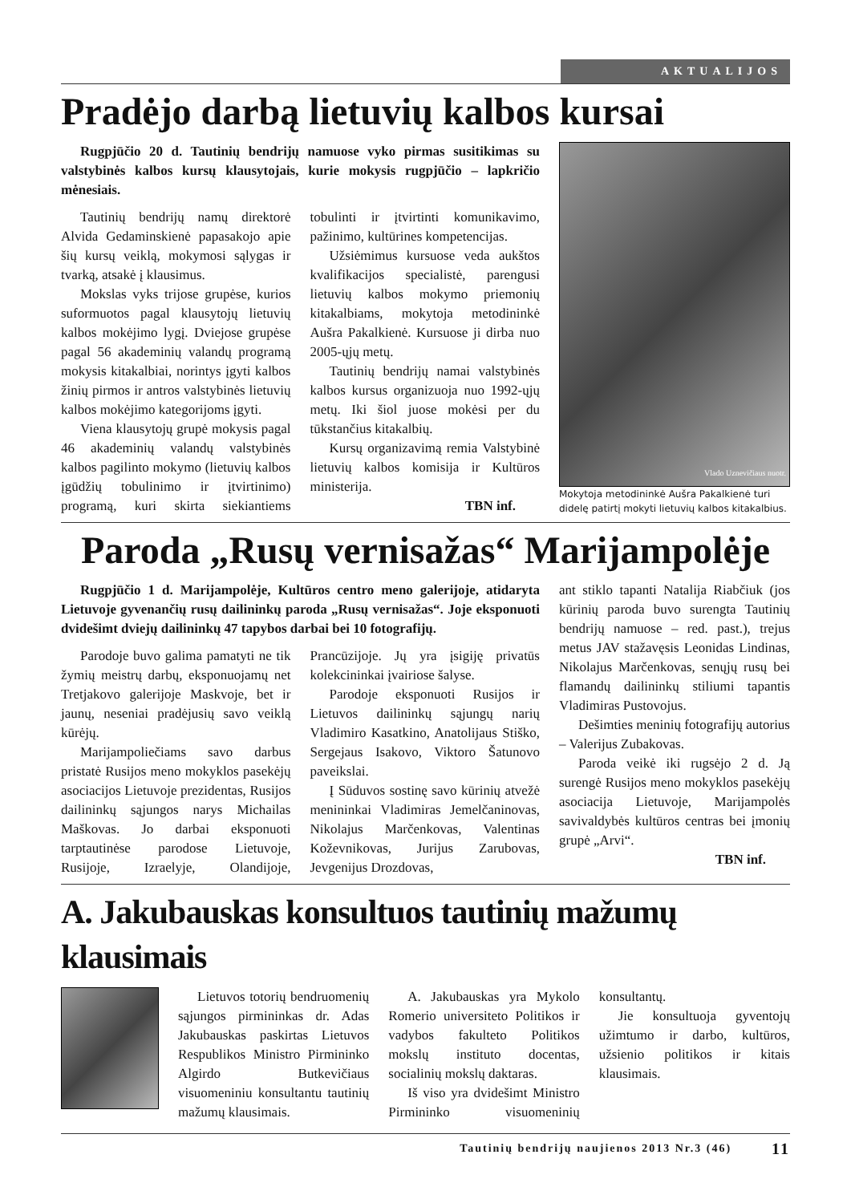AKTUALIJOS
Pradėjo darbą lietuvių kalbos kursai
Rugpjūčio 20 d. Tautinių bendrijų namuose vyko pirmas susitikimas su valstybinės kalbos kursų klausytojais, kurie mokysis rugpjūčio – lapkričio mėnesiais.
Tautinių bendrijų namų direktorė Alvida Gedaminskienė papasakojo apie šių kursų veiklą, mokymosi sąlygas ir tvarką, atsakė į klausimus.
Mokslas vyks trijose grupėse, kurios suformuotos pagal klausytojų lietuvių kalbos mokėjimo lygį. Dviejose grupėse pagal 56 akademinių valandų programą mokysis kitakalbiai, norintys įgyti kalbos žinių pirmos ir antros valstybinės lietuvių kalbos mokėjimo kategorijoms įgyti.
Viena klausytojų grupė mokysis pagal 46 akademinių valandų valstybinės kalbos pagilinto mokymo (lietuvių kalbos įgūdžių tobulinimo ir įtvirtinimo) programą, kuri skirta siekiantiems tobulinti ir įtvirtinti komunikavimo, pažinimo, kultūrines kompetencijas.
Užsiėmimus kursuose veda aukštos kvalifikacijos specialistė, parengusi lietuvių kalbos mokymo priemonių kitakalbiams, mokytoja metodininkė Aušra Pakalkienė. Kursuose ji dirba nuo 2005-ųjų metų.
Tautinių bendrijų namai valstybinės kalbos kursus organizuoja nuo 1992-ųjų metų. Iki šiol juose mokėsi per du tūkstančius kitakalbių.
Kursų organizavimą remia Valstybinė lietuvių kalbos komisija ir Kultūros ministerija.
TBN inf.
Vlado Uznevičiaus nuotr.
Mokytoja metodininkė Aušra Pakalkienė turi didelę patirtį mokyti lietuvių kalbos kitakalbius.
Paroda „Rusų vernisažas“ Marijampolėje
Rugpjūčio 1 d. Marijampolėje, Kultūros centro meno galerijoje, atidaryta Lietuvoje gyvenančių rusų dailininkų paroda „Rusų vernisažas“. Joje eksponuoti dvidešimt dviejų dailininkų 47 tapybos darbai bei 10 fotografijų.
Parodoje buvo galima pamatyti ne tik žymių meistrų darbų, eksponuojamų net Tretjakovo galerijoje Maskvoje, bet ir jaunų, neseniai pradėjusių savo veiklą kūrėjų.
Marijampoliečiams savo darbus pristatė Rusijos meno mokyklos pasekėjų asociacijos Lietuvoje prezidentas, Rusijos dailininkų sąjungos narys Michailas Maškovas. Jo darbai eksponuoti tarptautinėse parodose Lietuvoje, Rusijoje, Izraelyje, Olandijoje, Prancūzijoje. Jų yra įsigiję privatūs kolekcininkai įvairiose šalyse.
Parodoje eksponuoti Rusijos ir Lietuvos dailininkų sąjungų narių Vladimiro Kasatkino, Anatolijaus Stiško, Sergejaus Isakovo, Viktoro Šatunovo paveikslai.
Į Sūduvos sostinę savo kūrinių atvežė menininkai Vladimiras Jemelčaninovas, Nikolajus Marčenkovas, Valentinas Koževnikovas, Jurijus Zarubovas, Jevgenijus Drozdovas,
ant stiklo tapanti Natalija Riabčiuk (jos kūrinių paroda buvo surengta Tautinių bendrijų namuose – red. past.), trejus metus JAV stažavęsis Leonidas Lindinas, Nikolajus Marčenkovas, senųjų rusų bei flamandų dailininkų stiliumi tapantis Vladimiras Pustovojus.
Dešimties meninių fotografijų autorius – Valerijus Zubakovas.
Paroda veikė iki rugsėjo 2 d. Ją surengė Rusijos meno mokyklos pasekėjų asociacija Lietuvoje, Marijampolės savivaldybės kultūros centras bei įmonių grupė „Arvi“.
TBN inf.
A. Jakubauskas konsultuos tautinių mažumų klausimais
Lietuvos totorių bendruomenių sąjungos pirmininkas dr. Adas Jakubauskas paskirtas Lietuvos Respublikos Ministro Pirmininko Algirdo Butkevičiaus visuomeniniu konsultantu tautinių mažumų klausimais.
A. Jakubauskas yra Mykolo Romerio universiteto Politikos ir vadybos fakulteto Politikos mokslų instituto docentas, socialinių mokslų daktaras.
Iš viso yra dvidešimt Ministro Pirmininko visuomeninių konsultantų.
Jie konsultuoja gyventojų užimtumo ir darbo, kultūros, užsienio politikos ir kitais klausimais.
Tautinių bendrijų naujienos 2013 Nr.3 (46) 11